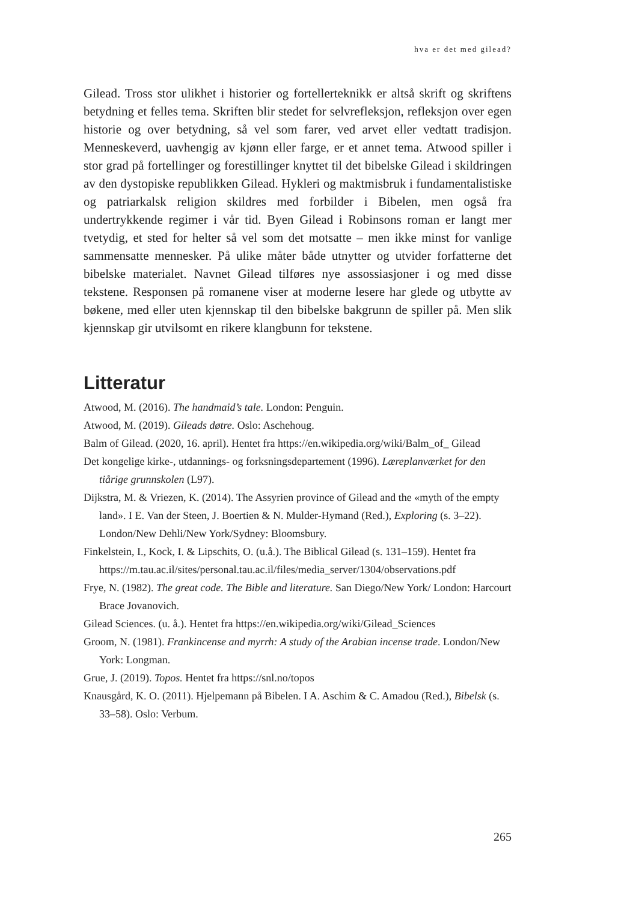hva er det med gilead?
Gilead. Tross stor ulikhet i historier og fortellerteknikk er altså skrift og skriftens betydning et felles tema. Skriften blir stedet for selvrefleksjon, refleksjon over egen historie og over betydning, så vel som farer, ved arvet eller vedtatt tradisjon. Menneskeverd, uavhengig av kjønn eller farge, er et annet tema. Atwood spiller i stor grad på fortellinger og forestillinger knyttet til det bibelske Gilead i skildringen av den dystopiske republikken Gilead. Hykleri og maktmisbruk i fundamentalistiske og patriarkalsk religion skildres med forbilder i Bibelen, men også fra undertrykkende regimer i vår tid. Byen Gilead i Robinsons roman er langt mer tvetydig, et sted for helter så vel som det motsatte – men ikke minst for vanlige sammensatte mennesker. På ulike måter både utnytter og utvider forfatterne det bibelske materialet. Navnet Gilead tilføres nye assossiasjoner i og med disse tekstene. Responsen på romanene viser at moderne lesere har glede og utbytte av bøkene, med eller uten kjennskap til den bibelske bakgrunn de spiller på. Men slik kjennskap gir utvilsomt en rikere klangbunn for tekstene.
Litteratur
Atwood, M. (2016). The handmaid’s tale. London: Penguin.
Atwood, M. (2019). Gileads døtre. Oslo: Aschehoug.
Balm of Gilead. (2020, 16. april). Hentet fra https://en.wikipedia.org/wiki/Balm_of_ Gilead
Det kongelige kirke-, utdannings- og forksningsdepartement (1996). Læreplanværket for den tiårige grunnskolen (L97).
Dijkstra, M. & Vriezen, K. (2014). The Assyrien province of Gilead and the «myth of the empty land». I E. Van der Steen, J. Boertien & N. Mulder-Hymand (Red.), Exploring (s. 3–22). London/New Dehli/New York/Sydney: Bloomsbury.
Finkelstein, I., Kock, I. & Lipschits, O. (u.å.). The Biblical Gilead (s. 131–159). Hentet fra https://m.tau.ac.il/sites/personal.tau.ac.il/files/media_server/1304/observations.pdf
Frye, N. (1982). The great code. The Bible and literature. San Diego/New York/ London: Harcourt Brace Jovanovich.
Gilead Sciences. (u. å.). Hentet fra https://en.wikipedia.org/wiki/Gilead_Sciences
Groom, N. (1981). Frankincense and myrrh: A study of the Arabian incense trade. London/New York: Longman.
Grue, J. (2019). Topos. Hentet fra https://snl.no/topos
Knausgård, K. O. (2011). Hjelpemann på Bibelen. I A. Aschim & C. Amadou (Red.), Bibelsk (s. 33–58). Oslo: Verbum.
265